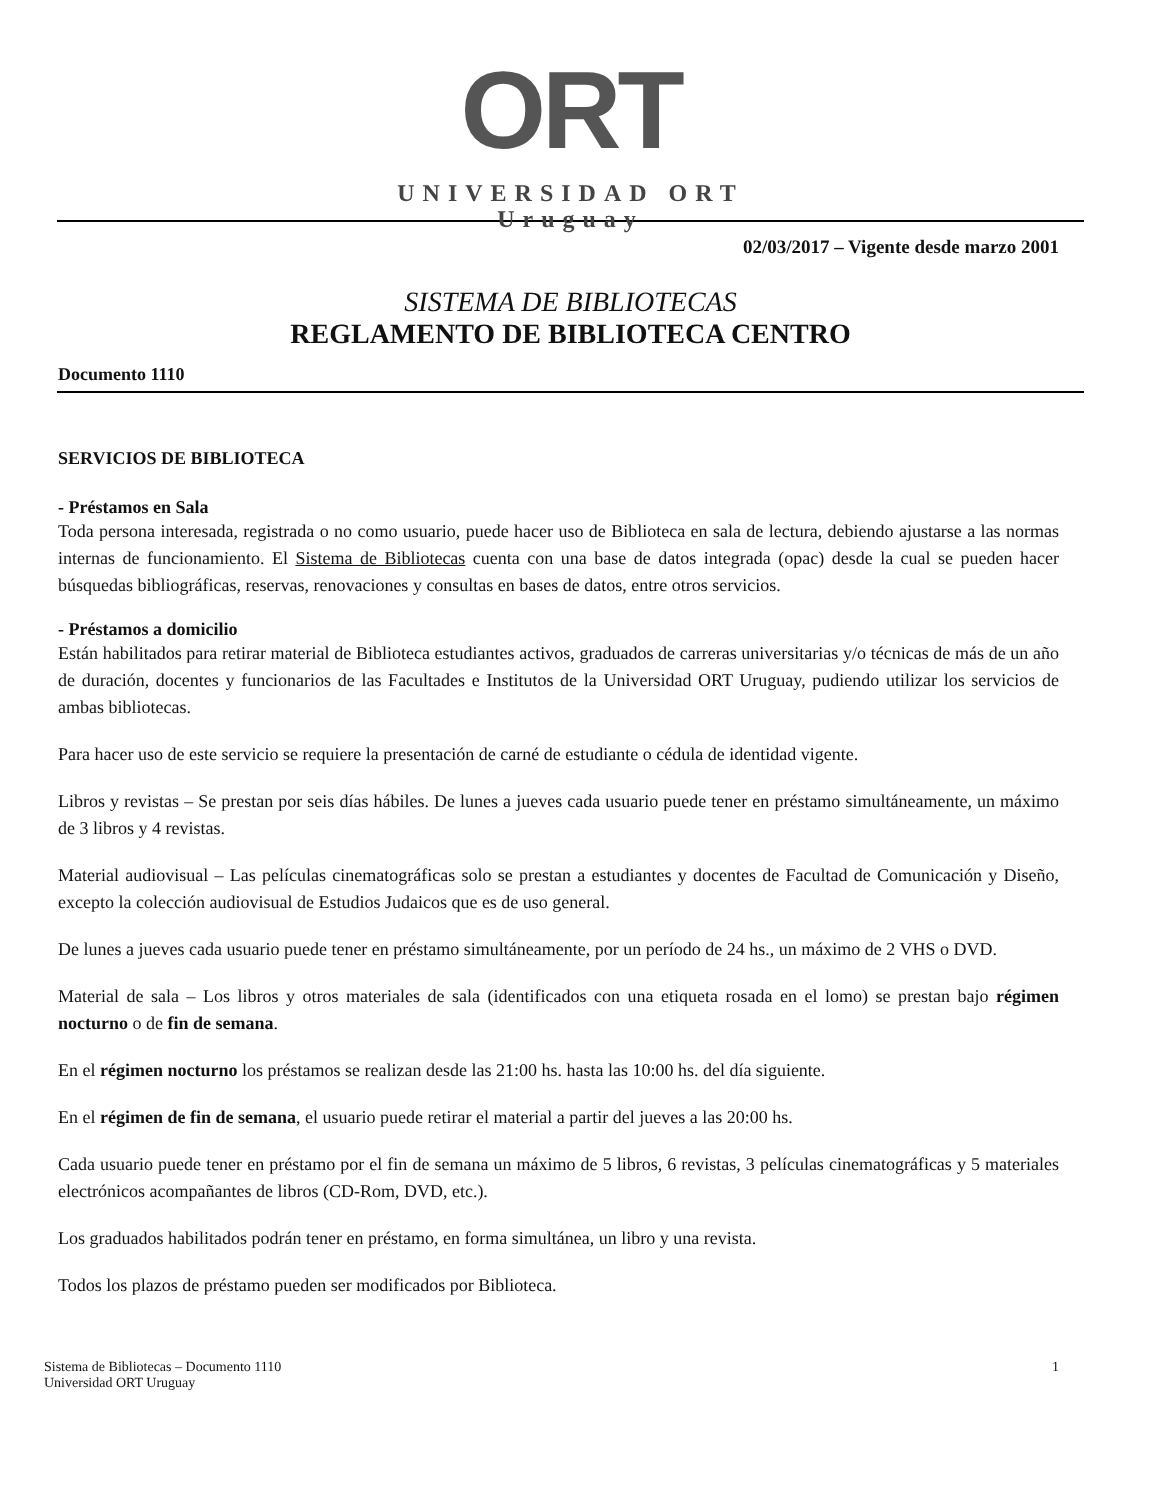ORT
UNIVERSIDAD ORT
Uruguay
02/03/2017 – Vigente desde marzo 2001
SISTEMA DE BIBLIOTECAS
REGLAMENTO DE BIBLIOTECA CENTRO
Documento 1110
SERVICIOS DE BIBLIOTECA
- Préstamos en Sala
Toda persona interesada, registrada o no como usuario, puede hacer uso de Biblioteca en sala de lectura, debiendo ajustarse a las normas internas de funcionamiento. El Sistema de Bibliotecas cuenta con una base de datos integrada (opac) desde la cual se pueden hacer búsquedas bibliográficas, reservas, renovaciones y consultas en bases de datos, entre otros servicios.
- Préstamos a domicilio
Están habilitados para retirar material de Biblioteca estudiantes activos, graduados de carreras universitarias y/o técnicas de más de un año de duración, docentes y funcionarios de las Facultades e Institutos de la Universidad ORT Uruguay, pudiendo utilizar los servicios de ambas bibliotecas.
Para hacer uso de este servicio se requiere la presentación de carné de estudiante o cédula de identidad vigente.
Libros y revistas – Se prestan por seis días hábiles. De lunes a jueves cada usuario puede tener en préstamo simultáneamente, un máximo de 3 libros y 4 revistas.
Material audiovisual – Las películas cinematográficas solo se prestan a estudiantes y docentes de Facultad de Comunicación y Diseño, excepto la colección audiovisual de Estudios Judaicos que es de uso general.
De lunes a jueves cada usuario puede tener en préstamo simultáneamente, por un período de 24 hs., un máximo de 2 VHS o DVD.
Material de sala – Los libros y otros materiales de sala (identificados con una etiqueta rosada en el lomo) se prestan bajo régimen nocturno o de fin de semana.
En el régimen nocturno los préstamos se realizan desde las 21:00 hs. hasta las 10:00 hs. del día siguiente.
En el régimen de fin de semana, el usuario puede retirar el material a partir del jueves a las 20:00 hs.
Cada usuario puede tener en préstamo por el fin de semana un máximo de 5 libros, 6 revistas, 3 películas cinematográficas y 5 materiales electrónicos acompañantes de libros (CD-Rom, DVD, etc.).
Los graduados habilitados podrán tener en préstamo, en forma simultánea, un libro y una revista.
Todos los plazos de préstamo pueden ser modificados por Biblioteca.
Sistema de Bibliotecas – Documento 1110
Universidad ORT Uruguay
1